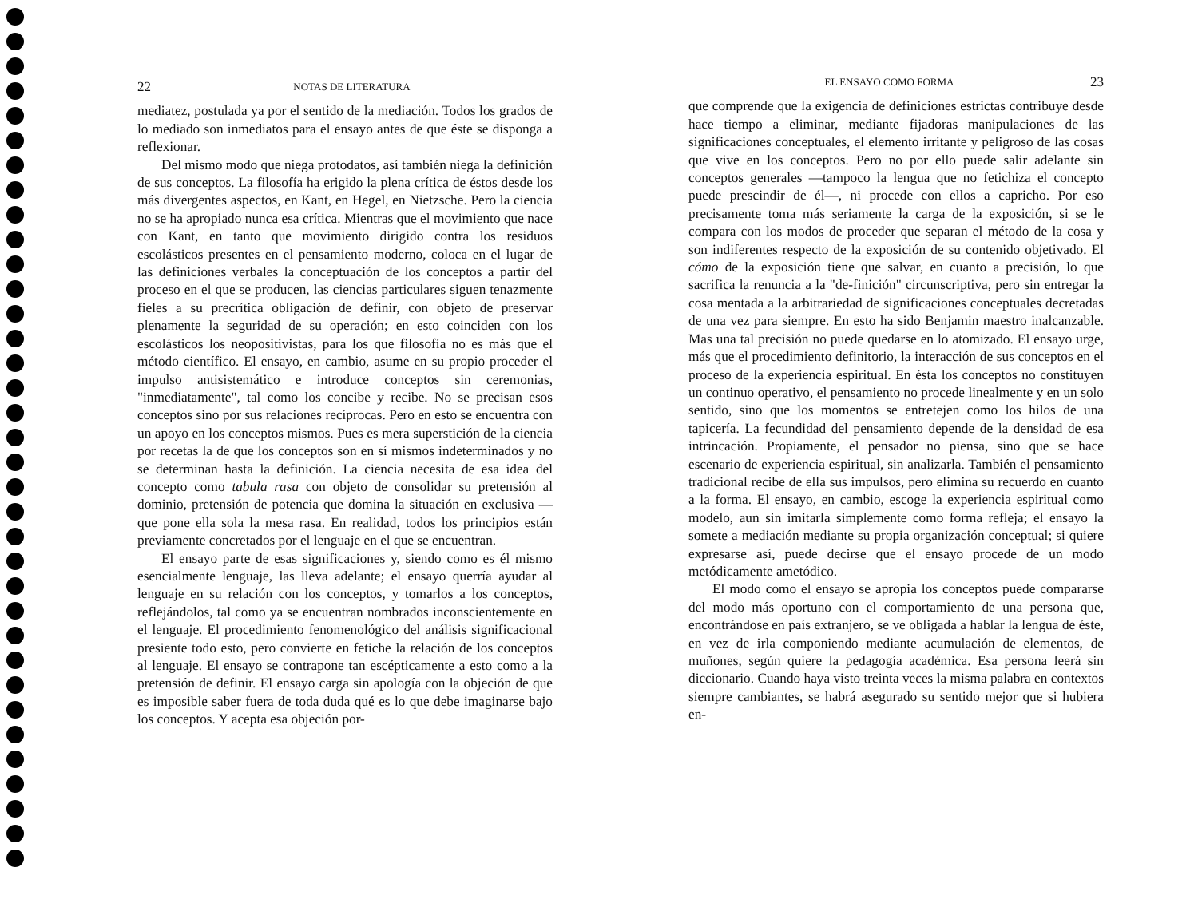22 NOTAS DE LITERATURA
mediatez, postulada ya por el sentido de la mediación. Todos los grados de lo mediado son inmediatos para el ensayo antes de que éste se disponga a reflexionar.
Del mismo modo que niega protodatos, así también niega la definición de sus conceptos. La filosofía ha erigido la plena crítica de éstos desde los más divergentes aspectos, en Kant, en Hegel, en Nietzsche. Pero la ciencia no se ha apropiado nunca esa crítica. Mientras que el movimiento que nace con Kant, en tanto que movimiento dirigido contra los residuos escolásticos presentes en el pensamiento moderno, coloca en el lugar de las definiciones verbales la conceptuación de los conceptos a partir del proceso en el que se producen, las ciencias particulares siguen tenazmente fieles a su precrítica obligación de definir, con objeto de preservar plenamente la seguridad de su operación; en esto coinciden con los escolásticos los neopositivistas, para los que filosofía no es más que el método científico. El ensayo, en cambio, asume en su propio proceder el impulso antisistemático e introduce conceptos sin ceremonias, "inmediatamente", tal como los concibe y recibe. No se precisan esos conceptos sino por sus relaciones recíprocas. Pero en esto se encuentra con un apoyo en los conceptos mismos. Pues es mera superstición de la ciencia por recetas la de que los conceptos son en sí mismos indeterminados y no se determinan hasta la definición. La ciencia necesita de esa idea del concepto como tabula rasa con objeto de consolidar su pretensión al dominio, pretensión de potencia que domina la situación en exclusiva —que pone ella sola la mesa rasa. En realidad, todos los principios están previamente concretados por el lenguaje en el que se encuentran.
El ensayo parte de esas significaciones y, siendo como es él mismo esencialmente lenguaje, las lleva adelante; el ensayo querría ayudar al lenguaje en su relación con los conceptos, y tomarlos a los conceptos, reflejándolos, tal como ya se encuentran nombrados inconscientemente en el lenguaje. El procedimiento fenomenológico del análisis significacional presiente todo esto, pero convierte en fetiche la relación de los conceptos al lenguaje. El ensayo se contrapone tan escépticamente a esto como a la pretensión de definir. El ensayo carga sin apología con la objeción de que es imposible saber fuera de toda duda qué es lo que debe imaginarse bajo los conceptos. Y acepta esa objeción por-
EL ENSAYO COMO FORMA 23
que comprende que la exigencia de definiciones estrictas contribuye desde hace tiempo a eliminar, mediante fijadoras manipulaciones de las significaciones conceptuales, el elemento irritante y peligroso de las cosas que vive en los conceptos. Pero no por ello puede salir adelante sin conceptos generales —tampoco la lengua que no fetichiza el concepto puede prescindir de él—, ni procede con ellos a capricho. Por eso precisamente toma más seriamente la carga de la exposición, si se le compara con los modos de proceder que separan el método de la cosa y son indiferentes respecto de la exposición de su contenido objetivado. El cómo de la exposición tiene que salvar, en cuanto a precisión, lo que sacrifica la renuncia a la "de-finición" circunscriptiva, pero sin entregar la cosa mentada a la arbitrariedad de significaciones conceptuales decretadas de una vez para siempre. En esto ha sido Benjamin maestro inalcanzable. Mas una tal precisión no puede quedarse en lo atomizado. El ensayo urge, más que el procedimiento definitorio, la interacción de sus conceptos en el proceso de la experiencia espiritual. En ésta los conceptos no constituyen un continuo operativo, el pensamiento no procede linealmente y en un solo sentido, sino que los momentos se entretejen como los hilos de una tapicería. La fecundidad del pensamiento depende de la densidad de esa intrincación. Propiamente, el pensador no piensa, sino que se hace escenario de experiencia espiritual, sin analizarla. También el pensamiento tradicional recibe de ella sus impulsos, pero elimina su recuerdo en cuanto a la forma. El ensayo, en cambio, escoge la experiencia espiritual como modelo, aun sin imitarla simplemente como forma refleja; el ensayo la somete a mediación mediante su propia organización conceptual; si quiere expresarse así, puede decirse que el ensayo procede de un modo metódicamente ametódico.
El modo como el ensayo se apropia los conceptos puede compararse del modo más oportuno con el comportamiento de una persona que, encontrándose en país extranjero, se ve obligada a hablar la lengua de éste, en vez de irla componiendo mediante acumulación de elementos, de muñones, según quiere la pedagogía académica. Esa persona leerá sin diccionario. Cuando haya visto treinta veces la misma palabra en contextos siempre cambiantes, se habrá asegurado su sentido mejor que si hubiera en-